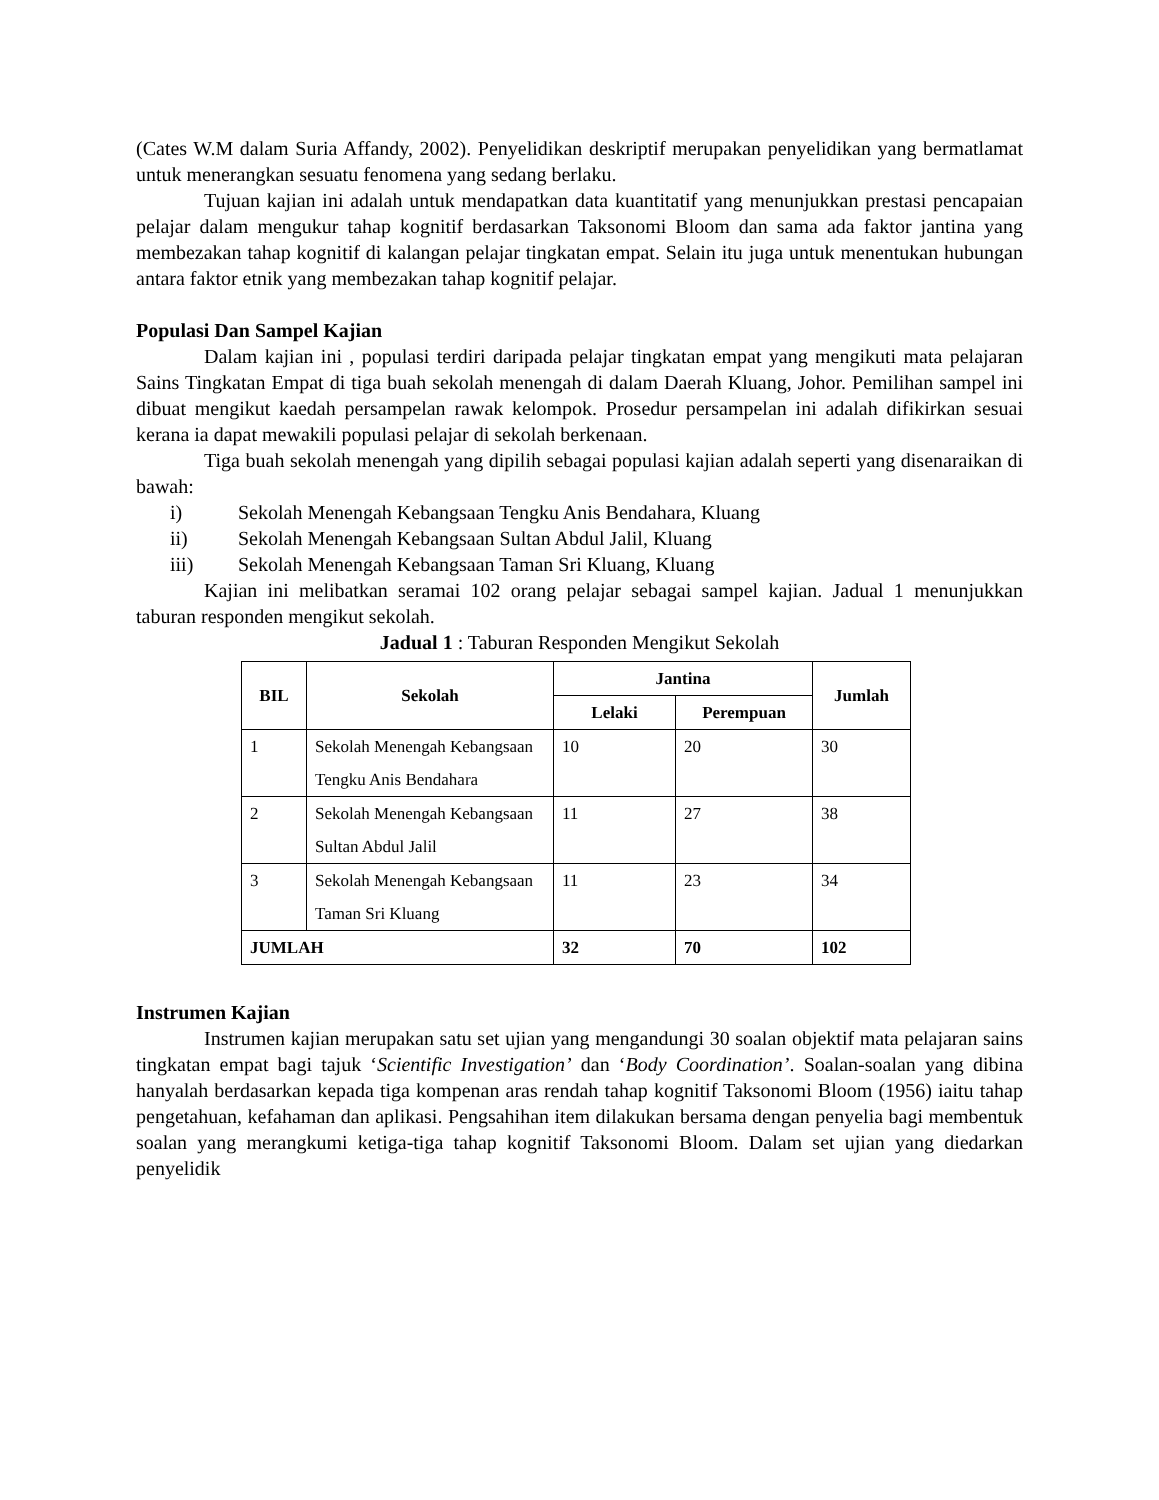(Cates W.M dalam Suria Affandy, 2002). Penyelidikan deskriptif merupakan penyelidikan yang bermatlamat untuk menerangkan sesuatu fenomena yang sedang berlaku.
Tujuan kajian ini adalah untuk mendapatkan data kuantitatif yang menunjukkan prestasi pencapaian pelajar dalam mengukur tahap kognitif berdasarkan Taksonomi Bloom dan sama ada faktor jantina yang membezakan tahap kognitif di kalangan pelajar tingkatan empat. Selain itu juga untuk menentukan hubungan antara faktor etnik yang membezakan tahap kognitif pelajar.
Populasi Dan Sampel Kajian
Dalam kajian ini , populasi terdiri daripada pelajar tingkatan empat yang mengikuti mata pelajaran Sains Tingkatan Empat di tiga buah sekolah menengah di dalam Daerah Kluang, Johor. Pemilihan sampel ini dibuat mengikut kaedah persampelan rawak kelompok. Prosedur persampelan ini adalah difikirkan sesuai kerana ia dapat mewakili populasi pelajar di sekolah berkenaan.
Tiga buah sekolah menengah yang dipilih sebagai populasi kajian adalah seperti yang disenaraikan di bawah:
i) Sekolah Menengah Kebangsaan Tengku Anis Bendahara, Kluang
ii) Sekolah Menengah Kebangsaan Sultan Abdul Jalil, Kluang
iii) Sekolah Menengah Kebangsaan Taman Sri Kluang, Kluang
Kajian ini melibatkan seramai 102 orang pelajar sebagai sampel kajian. Jadual 1 menunjukkan taburan responden mengikut sekolah.
Jadual 1 : Taburan Responden Mengikut Sekolah
| BIL | Sekolah | Jantina | | Jumlah |
| --- | --- | --- | --- | --- |
| | | Lelaki | Perempuan | |
| 1 | Sekolah Menengah Kebangsaan Tengku Anis Bendahara | 10 | 20 | 30 |
| 2 | Sekolah Menengah Kebangsaan Sultan Abdul Jalil | 11 | 27 | 38 |
| 3 | Sekolah Menengah Kebangsaan Taman Sri Kluang | 11 | 23 | 34 |
| JUMLAH | | 32 | 70 | 102 |
Instrumen Kajian
Instrumen kajian merupakan satu set ujian yang mengandungi 30 soalan objektif mata pelajaran sains tingkatan empat bagi tajuk ‘Scientific Investigation’ dan ‘Body Coordination’. Soalan-soalan yang dibina hanyalah berdasarkan kepada tiga kompenan aras rendah tahap kognitif Taksonomi Bloom (1956) iaitu tahap pengetahuan, kefahaman dan aplikasi. Pengsahihan item dilakukan bersama dengan penyelia bagi membentuk soalan yang merangkumi ketiga-tiga tahap kognitif Taksonomi Bloom. Dalam set ujian yang diedarkan penyelidik